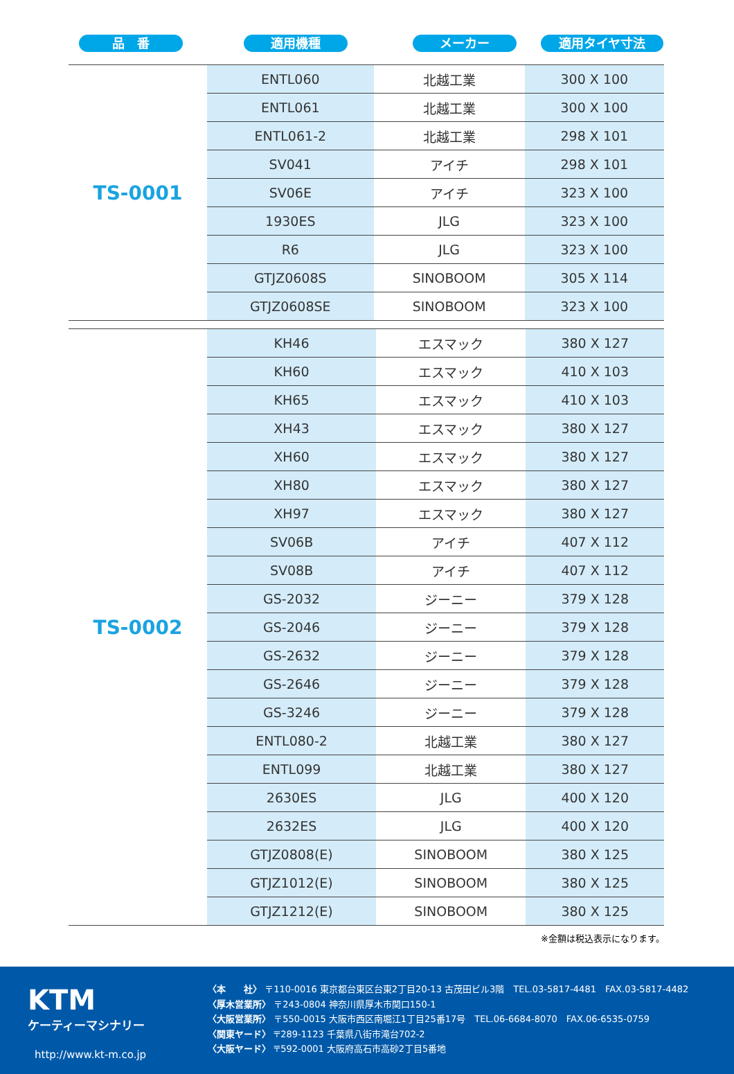品　番 適用機種 メーカー 適用タイヤ寸法
| TS-0001 | ENTL060 | 北越工業 | 300 X 100 |
| | ENTL061 | 北越工業 | 300 X 100 |
| | ENTL061-2 | 北越工業 | 298 X 101 |
| | SV041 | アイチ | 298 X 101 |
| | SV06E | アイチ | 323 X 100 |
| | 1930ES | JLG | 323 X 100 |
| | R6 | JLG | 323 X 100 |
| | GTJZ0608S | SINOBOOM | 305 X 114 |
| | GTJZ0608SE | SINOBOOM | 323 X 100 |
| TS-0002 | KH46 | エスマック | 380 X 127 |
| | KH60 | エスマック | 410 X 103 |
| | KH65 | エスマック | 410 X 103 |
| | XH43 | エスマック | 380 X 127 |
| | XH60 | エスマック | 380 X 127 |
| | XH80 | エスマック | 380 X 127 |
| | XH97 | エスマック | 380 X 127 |
| | SV06B | アイチ | 407 X 112 |
| | SV08B | アイチ | 407 X 112 |
| | GS-2032 | ジーニー | 379 X 128 |
| | GS-2046 | ジーニー | 379 X 128 |
| | GS-2632 | ジーニー | 379 X 128 |
| | GS-2646 | ジーニー | 379 X 128 |
| | GS-3246 | ジーニー | 379 X 128 |
| | ENTL080-2 | 北越工業 | 380 X 127 |
| | ENTL099 | 北越工業 | 380 X 127 |
| | 2630ES | JLG | 400 X 120 |
| | 2632ES | JLG | 400 X 120 |
| | GTJZ0808(E) | SINOBOOM | 380 X 125 |
| | GTJZ1012(E) | SINOBOOM | 380 X 125 |
| | GTJZ1212(E) | SINOBOOM | 380 X 125 |
※金額は税込表示になります。
KTM
ケーティーマシナリー
http://www.kt-m.co.jp
〈本　　社〉 〒110-0016 東京都台東区台東2丁目20-13 古茂田ビル3階　TEL.03-5817-4481　FAX.03-5817-4482
〈厚木営業所〉 〒243-0804 神奈川県厚木市関口150-1
〈大阪営業所〉 〒550-0015 大阪市西区南堀江1丁目25番17号　TEL.06-6684-8070　FAX.06-6535-0759
〈関東ヤード〉 〒289-1123 千葉県八街市滝台702-2
〈大阪ヤード〉 〒592-0001 大阪府高石市高砂2丁目5番地